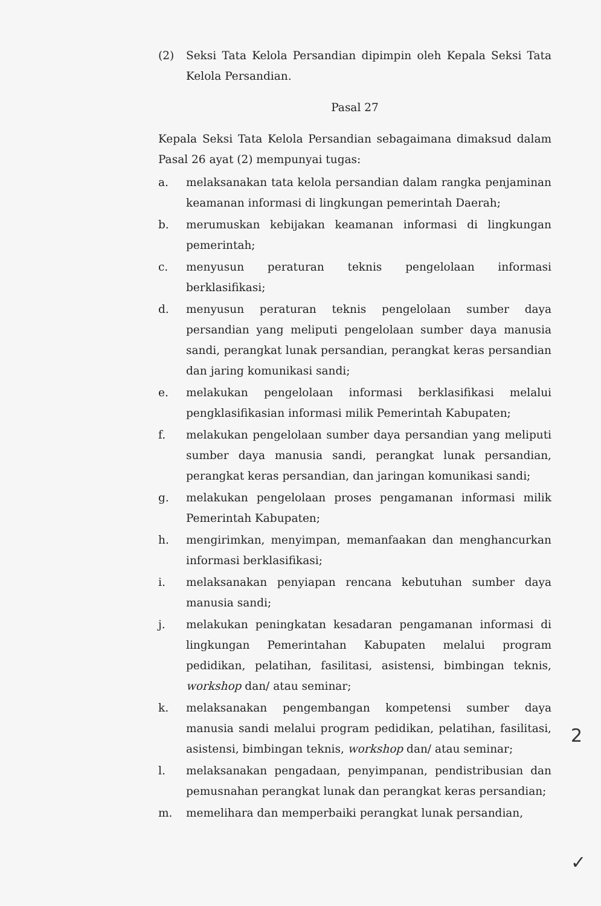(2) Seksi Tata Kelola Persandian dipimpin oleh Kepala Seksi Tata Kelola Persandian.
Pasal 27
Kepala Seksi Tata Kelola Persandian sebagaimana dimaksud dalam Pasal 26 ayat (2) mempunyai tugas:
a. melaksanakan tata kelola persandian dalam rangka penjaminan keamanan informasi di lingkungan pemerintah Daerah;
b. merumuskan kebijakan keamanan informasi di lingkungan pemerintah;
c. menyusun peraturan teknis pengelolaan informasi berklasifikasi;
d. menyusun peraturan teknis pengelolaan sumber daya persandian yang meliputi pengelolaan sumber daya manusia sandi, perangkat lunak persandian, perangkat keras persandian dan jaring komunikasi sandi;
e. melakukan pengelolaan informasi berklasifikasi melalui pengklasifikasian informasi milik Pemerintah Kabupaten;
f. melakukan pengelolaan sumber daya persandian yang meliputi sumber daya manusia sandi, perangkat lunak persandian, perangkat keras persandian, dan jaringan komunikasi sandi;
g. melakukan pengelolaan proses pengamanan informasi milik Pemerintah Kabupaten;
h. mengirimkan, menyimpan, memanfaakan dan menghancurkan informasi berklasifikasi;
i. melaksanakan penyiapan rencana kebutuhan sumber daya manusia sandi;
j. melakukan peningkatan kesadaran pengamanan informasi di lingkungan Pemerintahan Kabupaten melalui program pedidikan, pelatihan, fasilitasi, asistensi, bimbingan teknis, workshop dan/ atau seminar;
k. melaksanakan pengembangan kompetensi sumber daya manusia sandi melalui program pedidikan, pelatihan, fasilitasi, asistensi, bimbingan teknis, workshop dan/ atau seminar;
l. melaksanakan pengadaan, penyimpanan, pendistribusian dan pemusnahan perangkat lunak dan perangkat keras persandian;
m. memelihara dan memperbaiki perangkat lunak persandian,
2
✓